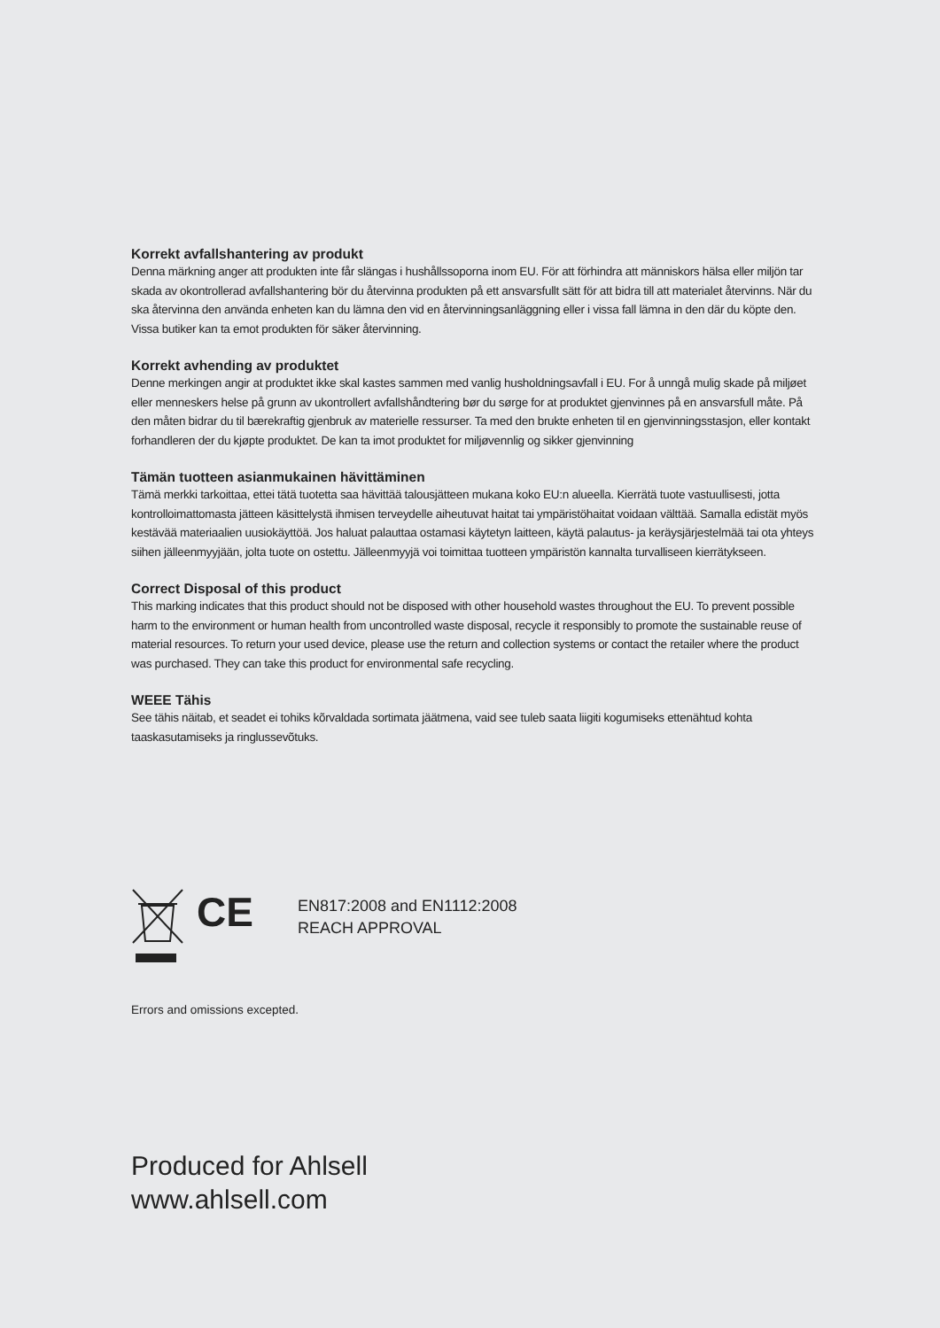Korrekt avfallshantering av produkt
Denna märkning anger att produkten inte får slängas i hushållssoporna inom EU. För att förhindra att människors hälsa eller miljön tar skada av okontrollerad avfallshantering bör du återvinna produkten på ett ansvarsfullt sätt för att bidra till att materialet återvinns. När du ska återvinna den använda enheten kan du lämna den vid en återvinningsanläggning eller i vissa fall lämna in den där du köpte den. Vissa butiker kan ta emot produkten för säker återvinning.
Korrekt avhending av produktet
Denne merkingen angir at produktet ikke skal kastes sammen med vanlig husholdningsavfall i EU. For å unngå mulig skade på miljøet eller menneskers helse på grunn av ukontrollert avfallshåndtering bør du sørge for at produktet gjenvinnes på en ansvarsfull måte. På den måten bidrar du til bærekraftig gjenbruk av materielle ressurser. Ta med den brukte enheten til en gjenvinningsstasjon, eller kontakt forhandleren der du kjøpte produktet. De kan ta imot produktet for miljøvennlig og sikker gjenvinning
Tämän tuotteen asianmukainen hävittäminen
Tämä merkki tarkoittaa, ettei tätä tuotetta saa hävittää talousjätteen mukana koko EU:n alueella. Kierrätä tuote vastuullisesti, jotta kontrolloimattomasta jätteen käsittelystä ihmisen terveydelle aiheutuvat haitat tai ympäristöhaitat voidaan välttää. Samalla edistät myös kestävää materiaalien uusiokäyttöä. Jos haluat palauttaa ostamasi käytetyn laitteen, käytä palautus- ja keräysjärjestelmää tai ota yhteys siihen jälleenmyyjään, jolta tuote on ostettu. Jälleenmyyjä voi toimittaa tuotteen ympäristön kannalta turvalliseen kierrätykseen.
Correct Disposal of this product
This marking indicates that this product should not be disposed with other household wastes throughout the EU. To prevent possible harm to the environment or human health from uncontrolled waste disposal, recycle it responsibly to promote the sustainable reuse of material resources. To return your used device, please use the return and collection systems or contact the retailer where the product was purchased. They can take this product for environmental safe recycling.
WEEE Tähis
See tähis näitab, et seadet ei tohiks kõrvaldada sortimata jäätmena, vaid see tuleb saata liigiti kogumiseks ettenähtud kohta taaskasutamiseks ja ringlussevõtuks.
CE
EN817:2008 and EN1112:2008
REACH APPROVAL
Errors and omissions excepted.
Produced for Ahlsell
www.ahlsell.com